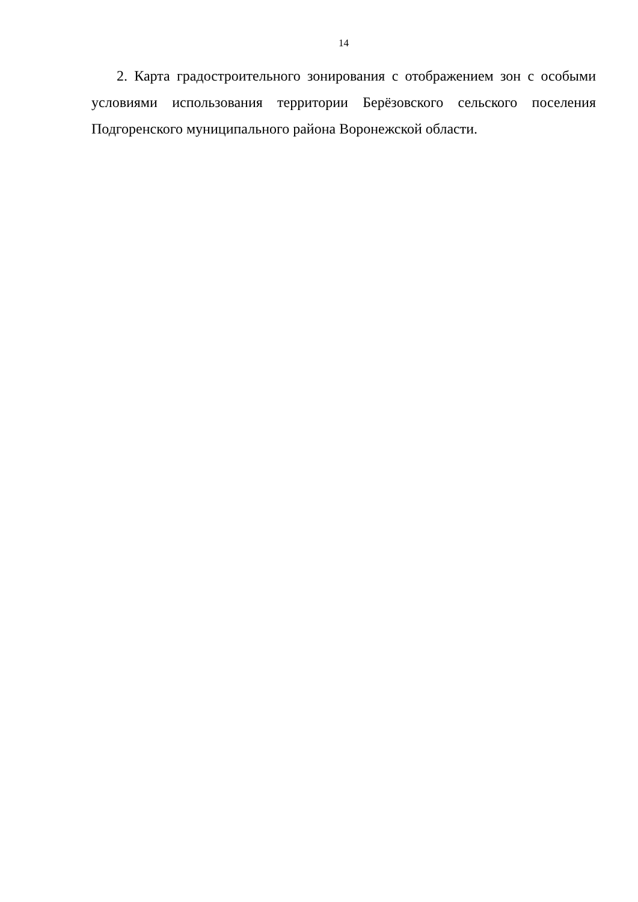14
2. Карта градостроительного зонирования с отображением зон с особыми условиями использования территории Берёзовского сельского поселения Подгоренского муниципального района Воронежской области.